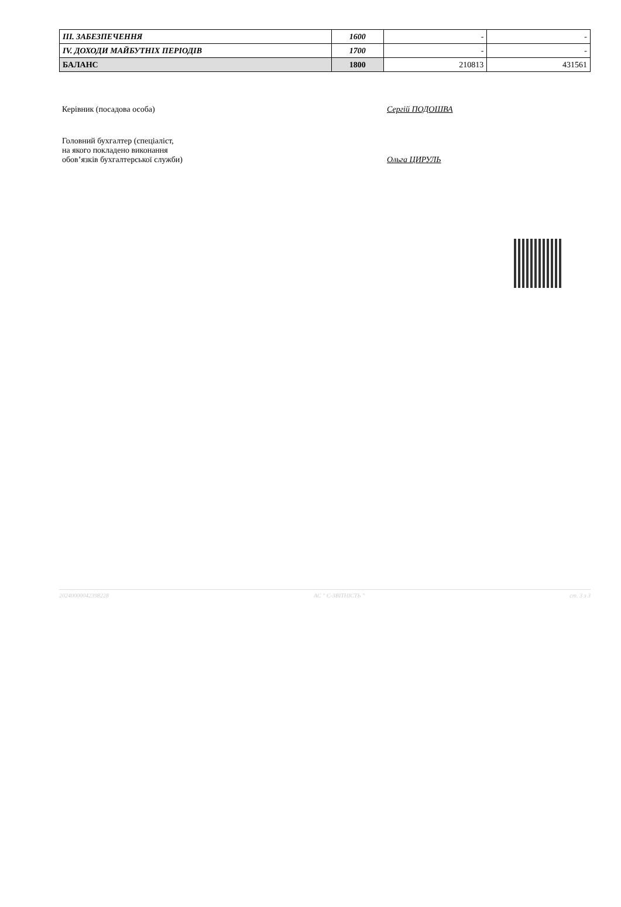| ІІІ. ЗАБЕЗПЕЧЕННЯ | 1600 | - | - |
| IV. ДОХОДИ МАЙБУТНІХ ПЕРІОДІВ | 1700 | - | - |
| БАЛАНС | 1800 | 210813 | 431561 |
Керівник (посадова особа) Сергій ПОДОШВА
Головний бухгалтер (спеціаліст,
на якого покладено виконання
обов’язків бухгалтерської служби)
Ольга ЦИРУЛЬ
20240000042398228 АС " Є-ЗВІТНІСТЬ " ст. 3 з 3